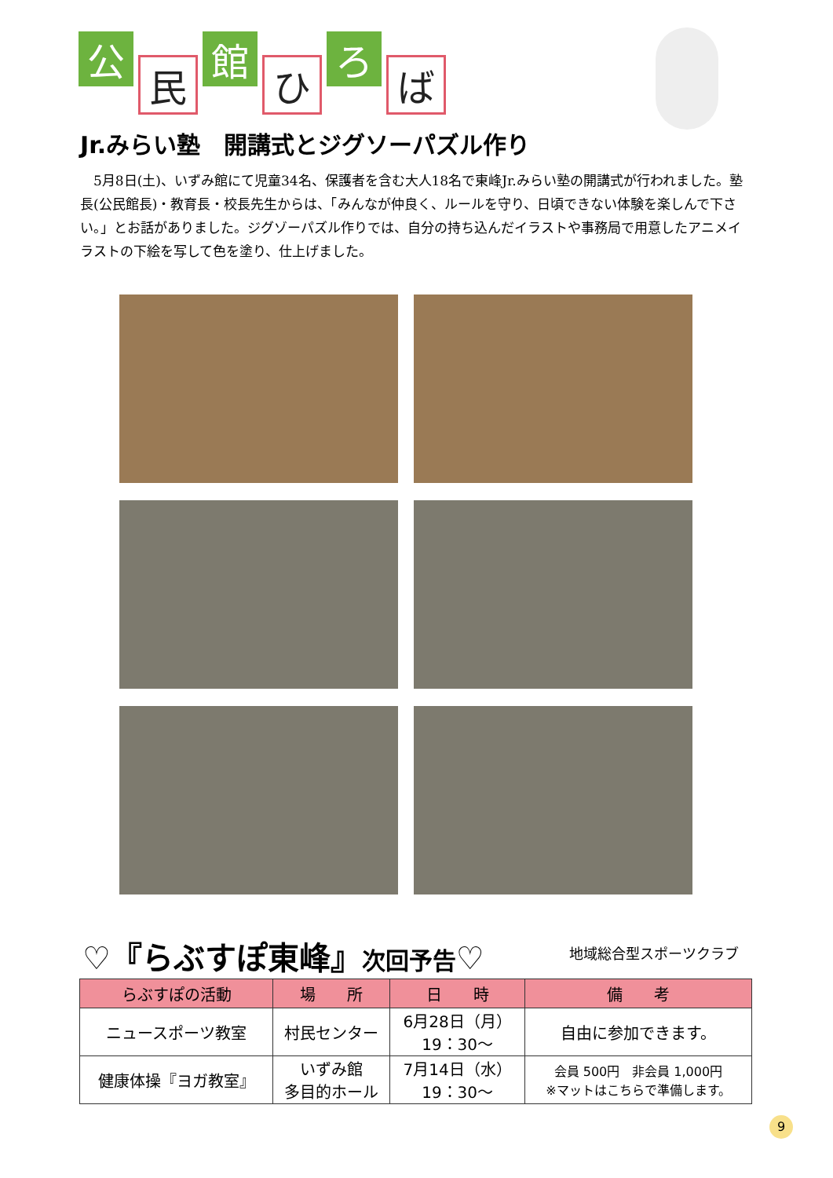公
民
館
ひ
ろ
ば
Jr.みらい塾　開講式とジグソーパズル作り
　5月8日(土)、いずみ館にて児童34名、保護者を含む大人18名で東峰Jr.みらい塾の開講式が行われました。塾長(公民館長)・教育長・校長先生からは、「みんなが仲良く、ルールを守り、日頃できない体験を楽しんで下さい。」とお話がありました。ジグゾーパズル作りでは、自分の持ち込んだイラストや事務局で用意したアニメイラストの下絵を写して色を塗り、仕上げました。
♡『らぶすぽ東峰』次回予告♡ 地域総合型スポーツクラブ
| らぶすぽの活動 | 場 所 | 日 時 | 備 考 |
| --- | --- | --- | --- |
| ニュースポーツ教室 | 村民センター | 6月28日（月） 19：30～ | 自由に参加できます。 |
| 健康体操『ヨガ教室』 | いずみ館 多目的ホール | 7月14日（水） 19：30～ | 会員 500円 非会員 1,000円 ※マットはこちらで準備します。 |
9